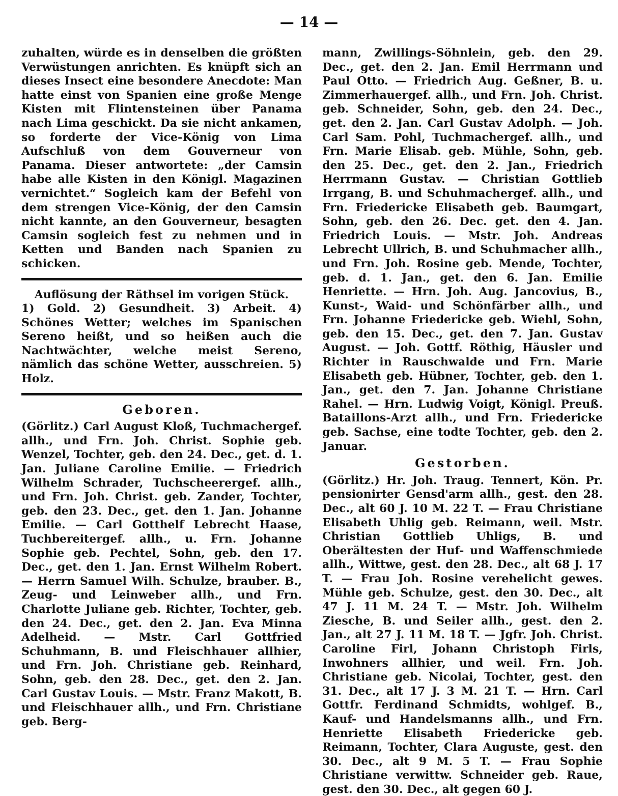— 14 —
zuhalten, würde es in denselben die größten Verwüstungen anrichten. Es knüpft sich an dieses Insect eine besondere Anecdote: Man hatte einst von Spanien eine große Menge Kisten mit Flintensteinen über Panama nach Lima geschickt. Da sie nicht ankamen, so forderte der Vice-König von Lima Aufschluß von dem Gouverneur von Panama. Dieser antwortete: „der Camsin habe alle Kisten in den Königl. Magazinen vernichtet.“ Sogleich kam der Befehl von dem strengen Vice-König, der den Camsin nicht kannte, an den Gouverneur, besagten Camsin sogleich fest zu nehmen und in Ketten und Banden nach Spanien zu schicken.
Auflösung der Räthsel im vorigen Stück.
1) Gold. 2) Gesundheit. 3) Arbeit. 4) Schönes Wetter; welches im Spanischen Sereno heißt, und so heißen auch die Nachtwächter, welche meist Sereno, nämlich das schöne Wetter, ausschreien. 5) Holz.
Geboren.
(Görlitz.) Carl August Kloß, Tuchmachergef. allh., und Frn. Joh. Christ. Sophie geb. Wenzel, Tochter, geb. den 24. Dec., get. d. 1. Jan. Juliane Caroline Emilie. — Friedrich Wilhelm Schrader, Tuchscheerergef. allh., und Frn. Joh. Christ. geb. Zander, Tochter, geb. den 23. Dec., get. den 1. Jan. Johanne Emilie. — Carl Gotthelf Lebrecht Haase, Tuchbereitergef. allh., u. Frn. Johanne Sophie geb. Pechtel, Sohn, geb. den 17. Dec., get. den 1. Jan. Ernst Wilhelm Robert. — Herrn Samuel Wilh. Schulze, brauber. B., Zeug- und Leinweber allh., und Frn. Charlotte Juliane geb. Richter, Tochter, geb. den 24. Dec., get. den 2. Jan. Eva Minna Adelheid. — Mstr. Carl Gottfried Schuhmann, B. und Fleischhauer allhier, und Frn. Joh. Christiane geb. Reinhard, Sohn, geb. den 28. Dec., get. den 2. Jan. Carl Gustav Louis. — Mstr. Franz Makott, B. und Fleischhauer allh., und Frn. Christiane geb. Berg-
mann, Zwillings-Söhnlein, geb. den 29. Dec., get. den 2. Jan. Emil Herrmann und Paul Otto. — Friedrich Aug. Geßner, B. u. Zimmerhauergef. allh., und Frn. Joh. Christ. geb. Schneider, Sohn, geb. den 24. Dec., get. den 2. Jan. Carl Gustav Adolph. — Joh. Carl Sam. Pohl, Tuchmachergef. allh., und Frn. Marie Elisab. geb. Mühle, Sohn, geb. den 25. Dec., get. den 2. Jan., Friedrich Herrmann Gustav. — Christian Gottlieb Irrgang, B. und Schuhmachergef. allh., und Frn. Friedericke Elisabeth geb. Baumgart, Sohn, geb. den 26. Dec. get. den 4. Jan. Friedrich Louis. — Mstr. Joh. Andreas Lebrecht Ullrich, B. und Schuhmacher allh., und Frn. Joh. Rosine geb. Mende, Tochter, geb. d. 1. Jan., get. den 6. Jan. Emilie Henriette. — Hrn. Joh. Aug. Jancovius, B., Kunst-, Waid- und Schönfärber allh., und Frn. Johanne Friedericke geb. Wiehl, Sohn, geb. den 15. Dec., get. den 7. Jan. Gustav August. — Joh. Gottf. Röthig, Häusler und Richter in Rauschwalde und Frn. Marie Elisabeth geb. Hübner, Tochter, geb. den 1. Jan., get. den 7. Jan. Johanne Christiane Rahel. — Hrn. Ludwig Voigt, Königl. Preuß. Bataillons-Arzt allh., und Frn. Friedericke geb. Sachse, eine todte Tochter, geb. den 2. Januar.
Gestorben.
(Görlitz.) Hr. Joh. Traug. Tennert, Kön. Pr. pensionirter Gensd'arm allh., gest. den 28. Dec., alt 60 J. 10 M. 22 T. — Frau Christiane Elisabeth Uhlig geb. Reimann, weil. Mstr. Christian Gottlieb Uhligs, B. und Oberältesten der Huf- und Waffenschmiede allh., Wittwe, gest. den 28. Dec., alt 68 J. 17 T. — Frau Joh. Rosine verehelicht gewes. Mühle geb. Schulze, gest. den 30. Dec., alt 47 J. 11 M. 24 T. — Mstr. Joh. Wilhelm Ziesche, B. und Seiler allh., gest. den 2. Jan., alt 27 J. 11 M. 18 T. — Jgfr. Joh. Christ. Caroline Firl, Johann Christoph Firls, Inwohners allhier, und weil. Frn. Joh. Christiane geb. Nicolai, Tochter, gest. den 31. Dec., alt 17 J. 3 M. 21 T. — Hrn. Carl Gottfr. Ferdinand Schmidts, wohlgef. B., Kauf- und Handelsmanns allh., und Frn. Henriette Elisabeth Friedericke geb. Reimann, Tochter, Clara Auguste, gest. den 30. Dec., alt 9 M. 5 T. — Frau Sophie Christiane verwittw. Schneider geb. Raue, gest. den 30. Dec., alt gegen 60 J.